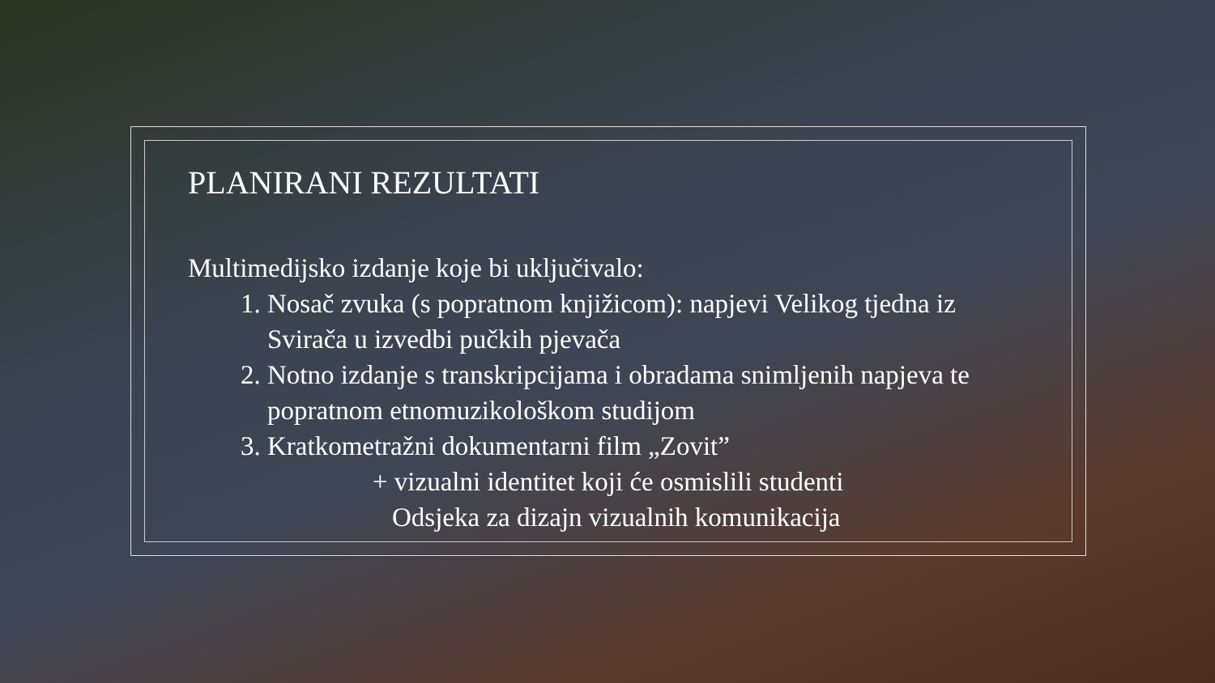PLANIRANI REZULTATI
Multimedijsko izdanje koje bi uključivalo:
1. Nosač zvuka (s popratnom knjižicom): napjevi Velikog tjedna iz Svirača u izvedbi pučkih pjevača
2. Notno izdanje s transkripcijama i obradama snimljenih napjeva te popratnom etnomuzikološkom studijom
3. Kratkometražni dokumentarni film „Zovit”
+ vizualni identitet koji će osmislili studenti
Odsjeka za dizajn vizualnih komunikacija